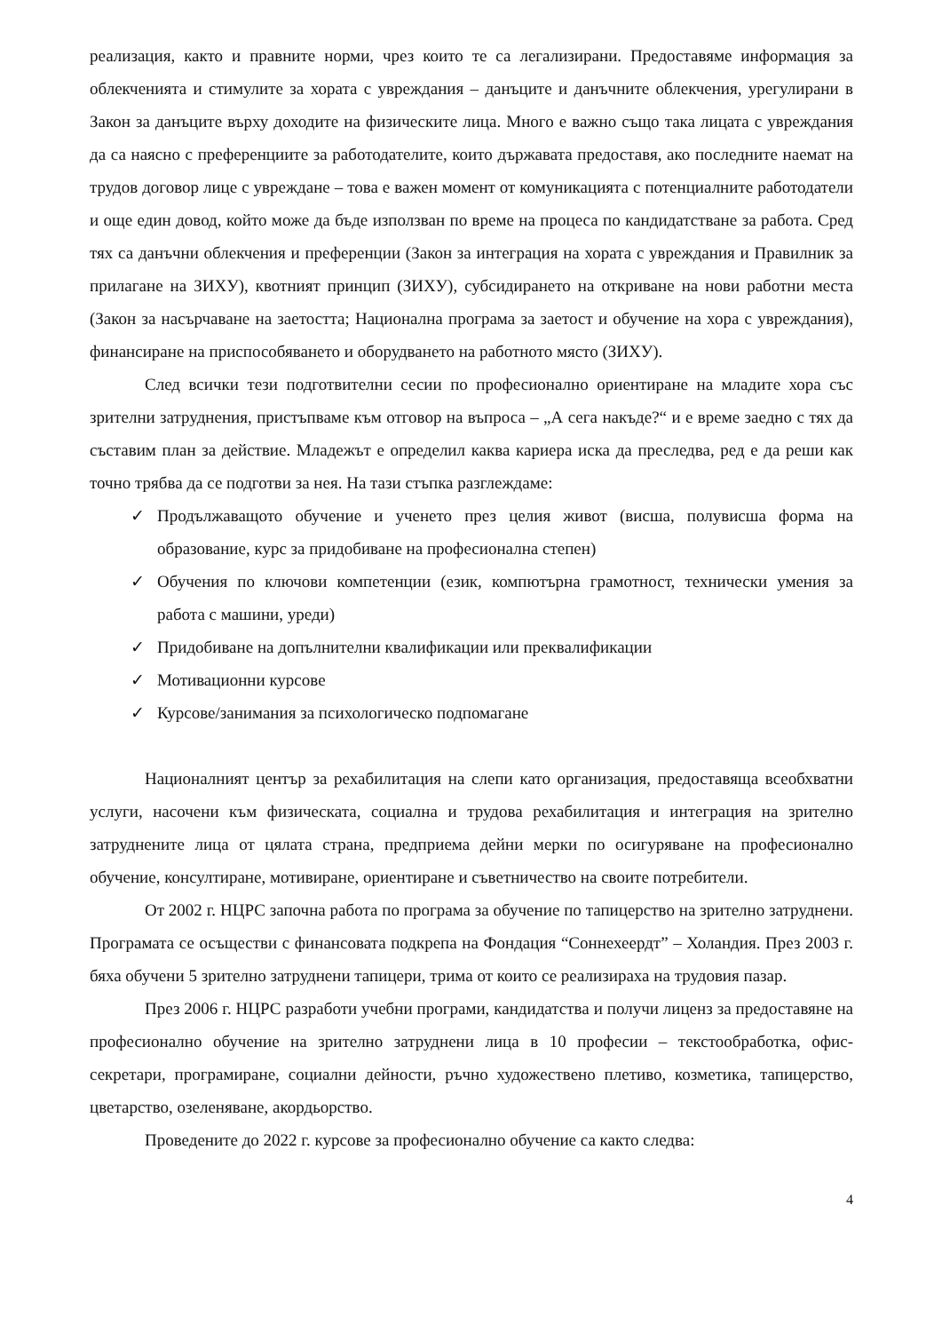реализация, както и правните норми, чрез които те са легализирани. Предоставяме информация за облекченията и стимулите за хората с увреждания – данъците и данъчните облекчения, урегулирани в Закон за данъците върху доходите на физическите лица. Много е важно също така лицата с увреждания да са наясно с преференциите за работодателите, които държавата предоставя, ако последните наемат на трудов договор лице с увреждане – това е важен момент от комуникацията с потенциалните работодатели и още един довод, който може да бъде използван по време на процеса по кандидатстване за работа. Сред тях са данъчни облекчения и преференции (Закон за интеграция на хората с увреждания и Правилник за прилагане на ЗИХУ), квотният принцип (ЗИХУ), субсидирането на откриване на нови работни места (Закон за насърчаване на заетостта; Национална програма за заетост и обучение на хора с увреждания), финансиране на приспособяването и оборудването на работното място (ЗИХУ).
След всички тези подготвителни сесии по професионално ориентиране на младите хора със зрителни затруднения, пристъпваме към отговор на въпроса – „А сега накъде?“ и е време заедно с тях да съставим план за действие. Младежът е определил каква кариера иска да преследва, ред е да реши как точно трябва да се подготви за нея. На тази стъпка разглеждаме:
✓ Продължаващото обучение и ученето през целия живот (висша, полувисша форма на образование, курс за придобиване на професионална степен)
✓ Обучения по ключови компетенции (език, компютърна грамотност, технически умения за работа с машини, уреди)
✓ Придобиване на допълнителни квалификации или преквалификации
✓ Мотивационни курсове
✓ Курсове/занимания за психологическо подпомагане
Националният център за рехабилитация на слепи като организация, предоставяща всеобхватни услуги, насочени към физическата, социална и трудова рехабилитация и интеграция на зрително затруднените лица от цялата страна, предприема дейни мерки по осигуряване на професионално обучение, консултиране, мотивиране, ориентиране и съветничество на своите потребители.
От 2002 г. НЦРС започна работа по програма за обучение по тапицерство на зрително затруднени. Програмата се осъществи с финансовата подкрепа на Фондация “Соннехеердт” – Холандия. През 2003 г. бяха обучени 5 зрително затруднени тапицери, трима от които се реализираха на трудовия пазар.
През 2006 г. НЦРС разработи учебни програми, кандидатства и получи лиценз за предоставяне на професионално обучение на зрително затруднени лица в 10 професии – текстообработка, офис-секретари, програмиране, социални дейности, ръчно художествено плетиво, козметика, тапицерство, цветарство, озеленяване, акордьорство.
Проведените до 2022 г. курсове за професионално обучение са както следва:
4